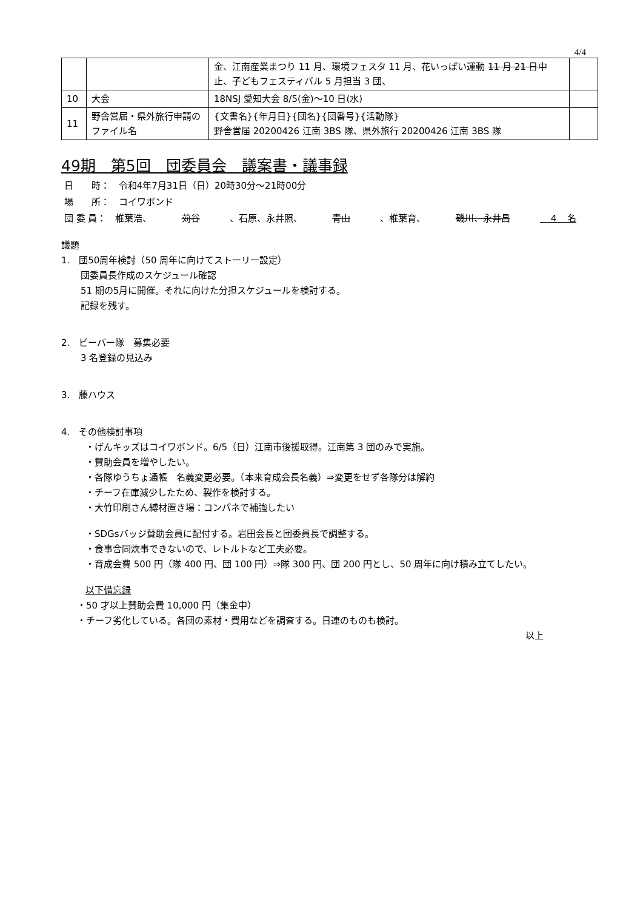4/4
| | | 金、江南産業まつり 11 月、環境フェスタ 11 月、花いっぱい運動 11 月 21 日 中止、子どもフェスティバル 5 月担当 3 団、 | |
| 10 | 大会 | 18NSJ 愛知大会 8/5(金)～10 日(水) | |
| 11 | 野舎営届・県外旅行申請のファイル名 | {文書名}{年月日}{団名}{団番号}{活動隊} 野舎営届 20200426 江南 3BS 隊、県外旅行 20200426 江南 3BS 隊 | |
49期　第5回　団委員会　議案書・議事録
日　　時：　令和4年7月31日（日）20時30分～21時00分
場　　所：　コイワボンド
団 委 員：　椎葉浩、 苅谷 、石原、永井照、 青山 、椎葉育、 磯川、永井昌　４　名
議題
1.　団50周年検討（50 周年に向けてストーリー設定）
団委員長作成のスケジュール確認
51 期の5月に開催。それに向けた分担スケジュールを検討する。
記録を残す。
2.　ビーバー隊　募集必要
3 名登録の見込み
3.　藤ハウス
4.　その他検討事項
・げんキッズはコイワボンド。6/5（日）江南市後援取得。江南第 3 団のみで実施。
・賛助会員を増やしたい。
・各隊ゆうちょ通帳　名義変更必要。（本来育成会長名義）⇒変更をせず各隊分は解約
・チーフ在庫減少したため、製作を検討する。
・大竹印刷さん縛材置き場：コンパネで補強したい
・SDGsバッジ賛助会員に配付する。岩田会長と団委員長で調整する。
・食事合同炊事できないので、レトルトなど工夫必要。
・育成会費 500 円（隊 400 円、団 100 円）⇒隊 300 円、団 200 円とし、50 周年に向け積み立てしたい。
以下備忘録
・50 才以上賛助会費 10,000 円（集金中）
・チーフ劣化している。各団の素材・費用などを調査する。日連のものも検討。
以上